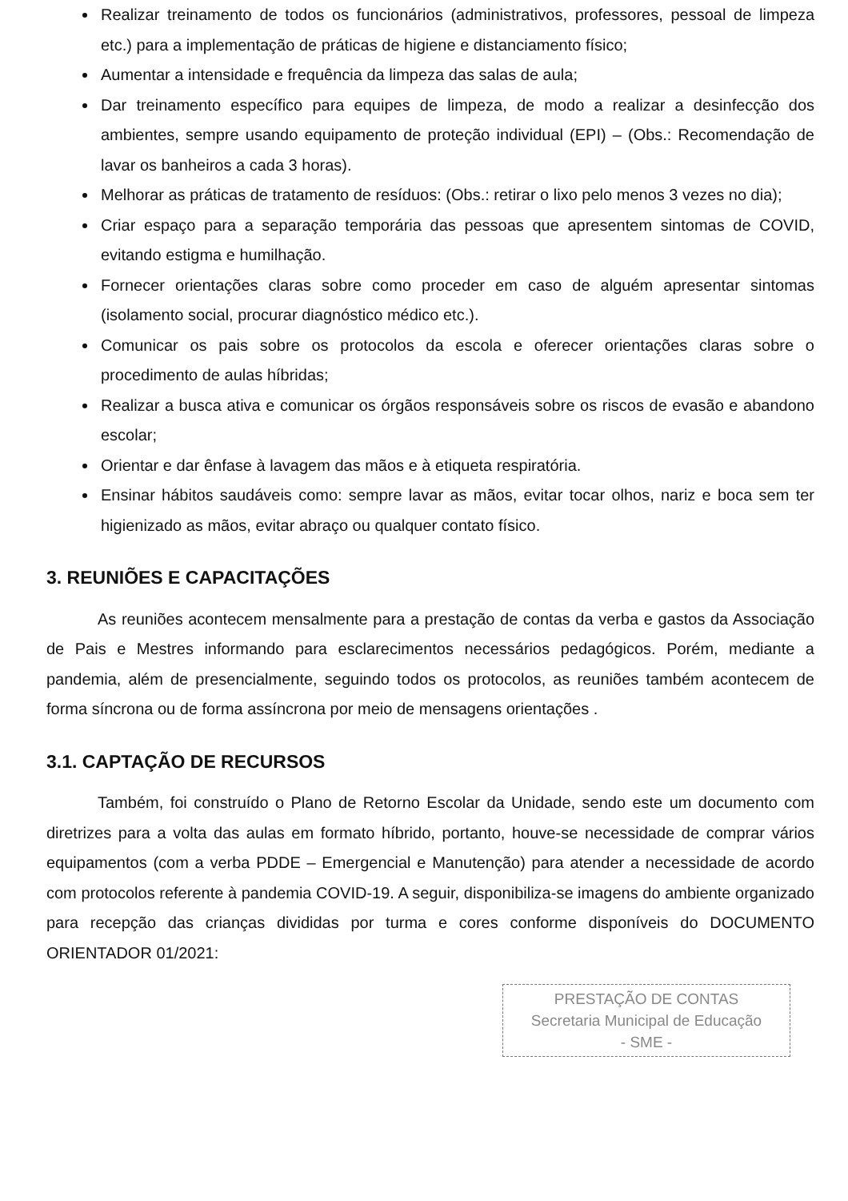Realizar treinamento de todos os funcionários (administrativos, professores, pessoal de limpeza etc.) para a implementação de práticas de higiene e distanciamento físico;
Aumentar a intensidade e frequência da limpeza das salas de aula;
Dar treinamento específico para equipes de limpeza, de modo a realizar a desinfecção dos ambientes, sempre usando equipamento de proteção individual (EPI) – (Obs.: Recomendação de lavar os banheiros a cada 3 horas).
Melhorar as práticas de tratamento de resíduos: (Obs.: retirar o lixo pelo menos 3 vezes no dia);
Criar espaço para a separação temporária das pessoas que apresentem sintomas de COVID, evitando estigma e humilhação.
Fornecer orientações claras sobre como proceder em caso de alguém apresentar sintomas (isolamento social, procurar diagnóstico médico etc.).
Comunicar os pais sobre os protocolos da escola e oferecer orientações claras sobre o procedimento de aulas híbridas;
Realizar a busca ativa e comunicar os órgãos responsáveis sobre os riscos de evasão e abandono escolar;
Orientar e dar ênfase à lavagem das mãos e à etiqueta respiratória.
Ensinar hábitos saudáveis como: sempre lavar as mãos, evitar tocar olhos, nariz e boca sem ter higienizado as mãos, evitar abraço ou qualquer contato físico.
3. REUNIÕES E CAPACITAÇÕES
As reuniões acontecem mensalmente para a prestação de contas da verba e gastos da Associação de Pais e Mestres informando para esclarecimentos necessários pedagógicos. Porém, mediante a pandemia, além de presencialmente, seguindo todos os protocolos, as reuniões também acontecem de forma síncrona ou de forma assíncrona por meio de mensagens orientações .
3.1. CAPTAÇÃO DE RECURSOS
Também, foi construído o Plano de Retorno Escolar da Unidade, sendo este um documento com diretrizes para a volta das aulas em formato híbrido, portanto, houve-se necessidade de comprar vários equipamentos (com a verba PDDE – Emergencial e Manutenção) para atender a necessidade de acordo com protocolos referente à pandemia COVID-19. A seguir, disponibiliza-se imagens do ambiente organizado para recepção das crianças divididas por turma e cores conforme disponíveis do DOCUMENTO ORIENTADOR 01/2021:
PRESTAÇÃO DE CONTAS
Secretaria Municipal de Educação
- SME -